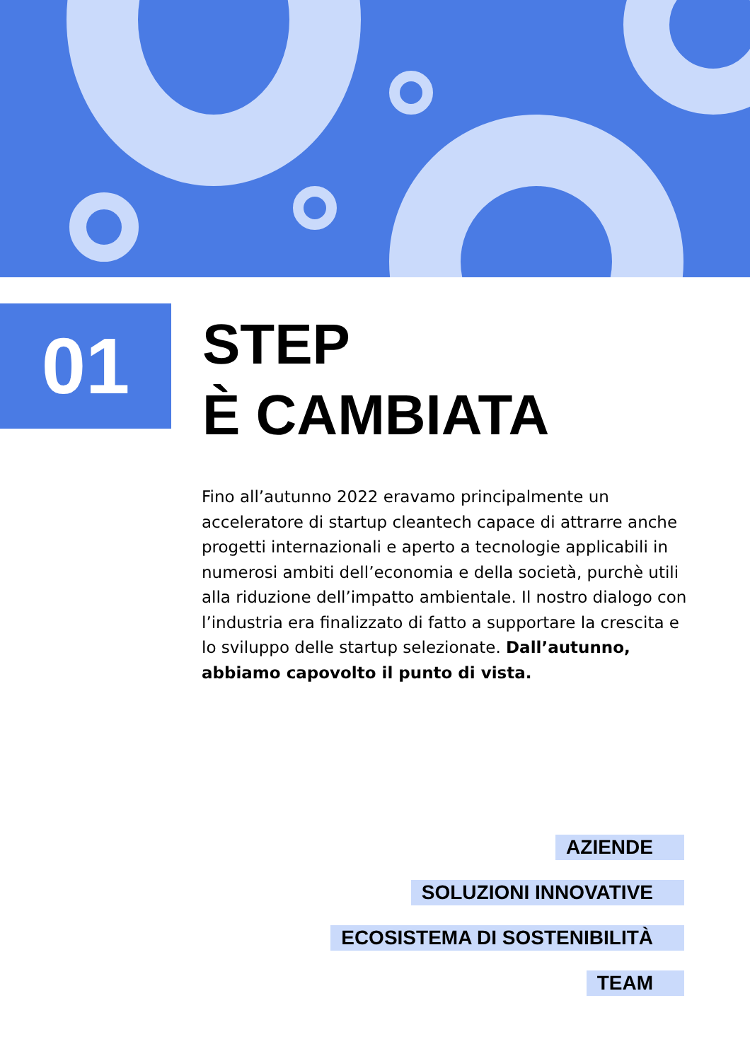01
STEP
È CAMBIATA
Fino all’autunno 2022 eravamo principalmente un acceleratore di startup cleantech capace di attrarre anche progetti internazionali e aperto a tecnologie applicabili in numerosi ambiti dell’economia e della società, purchè utili alla riduzione dell’impatto ambientale. Il nostro dialogo con l’industria era finalizzato di fatto a supportare la crescita e lo sviluppo delle startup selezionate. Dall’autunno, abbiamo capovolto il punto di vista.
AZIENDE
SOLUZIONI INNOVATIVE
ECOSISTEMA DI SOSTENIBILITÀ
TEAM